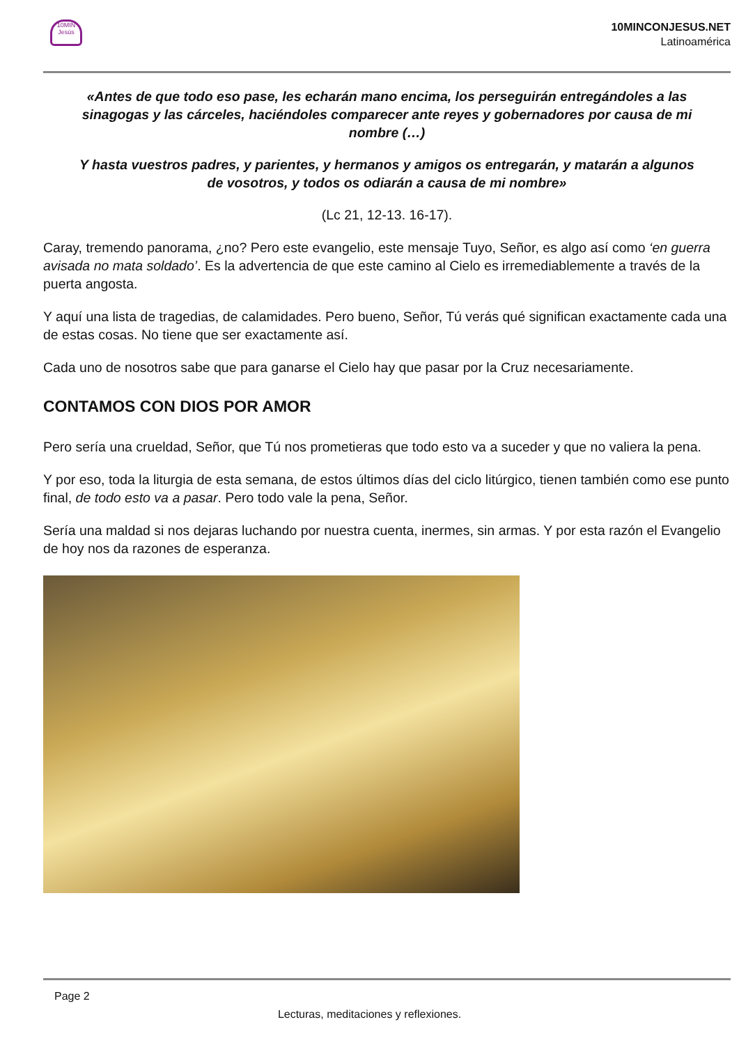10MIN Jesús
10MINCONJESUS.NET
Latinoamérica
«Antes de que todo eso pase, les echarán mano encima, los perseguirán entregándoles a las sinagogas y las cárceles, haciéndoles comparecer ante reyes y gobernadores por causa de mi nombre (…)
Y hasta vuestros padres, y parientes, y hermanos y amigos os entregarán, y matarán a algunos de vosotros, y todos os odiarán a causa de mi nombre»
(Lc 21, 12-13. 16-17).
Caray, tremendo panorama, ¿no? Pero este evangelio, este mensaje Tuyo, Señor, es algo así como ‘en guerra avisada no mata soldado’. Es la advertencia de que este camino al Cielo es irremediablemente a través de la puerta angosta.
Y aquí una lista de tragedias, de calamidades. Pero bueno, Señor, Tú verás qué significan exactamente cada una de estas cosas. No tiene que ser exactamente así.
Cada uno de nosotros sabe que para ganarse el Cielo hay que pasar por la Cruz necesariamente.
CONTAMOS CON DIOS POR AMOR
Pero sería una crueldad, Señor, que Tú nos prometieras que todo esto va a suceder y que no valiera la pena.
Y por eso, toda la liturgia de esta semana, de estos últimos días del ciclo litúrgico, tienen también como ese punto final, de todo esto va a pasar. Pero todo vale la pena, Señor.
Sería una maldad si nos dejaras luchando por nuestra cuenta, inermes, sin armas. Y por esta razón el Evangelio de hoy nos da razones de esperanza.
Page 2
Lecturas, meditaciones y reflexiones.